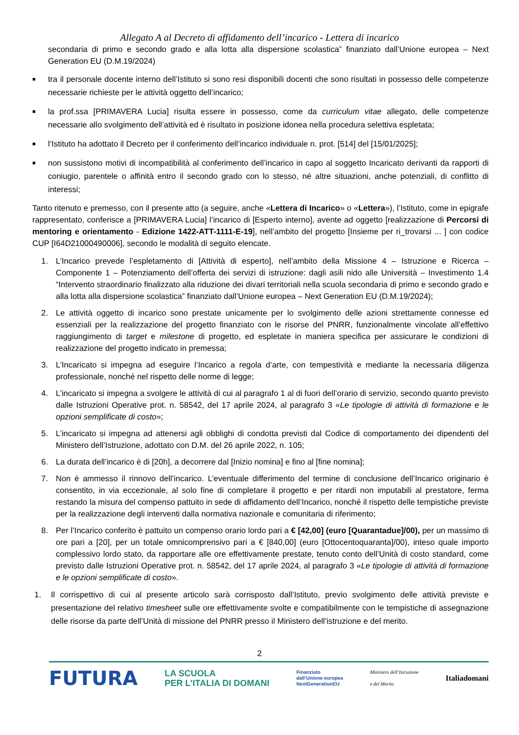Allegato A al Decreto di affidamento dell’incarico - Lettera di incarico
secondaria di primo e secondo grado e alla lotta alla dispersione scolastica” finanziato dall’Unione europea – Next Generation EU (D.M.19/2024)
■ tra il personale docente interno dell’Istituto si sono resi disponibili docenti che sono risultati in possesso delle competenze necessarie richieste per le attività oggetto dell’incarico;
■ la prof.ssa [PRIMAVERA Lucia] risulta essere in possesso, come da curriculum vitae allegato, delle competenze necessarie allo svolgimento dell’attività ed è risultato in posizione idonea nella procedura selettiva espletata;
■ l’Istituto ha adottato il Decreto per il conferimento dell’incarico individuale n. prot. [514] del [15/01/2025];
■ non sussistono motivi di incompatibilità al conferimento dell’incarico in capo al soggetto Incaricato derivanti da rapporti di coniugio, parentele o affinità entro il secondo grado con lo stesso, né altre situazioni, anche potenziali, di conflitto di interessi;
Tanto ritenuto e premesso, con il presente atto (a seguire, anche «Lettera di Incarico» o «Lettera»), l’Istituto, come in epigrafe rappresentato, conferisce a [PRIMAVERA Lucia] l’incarico di [Esperto interno], avente ad oggetto [realizzazione di Percorsi di mentoring e orientamento - Edizione 1422-ATT-1111-E-19], nell’ambito del progetto [Insieme per ri_trovarsi ... ] con codice CUP [I64D21000490006], secondo le modalità di seguito elencate.
1. L’Incarico prevede l’espletamento di [Attività di esperto], nell’ambito della Missione 4 – Istruzione e Ricerca – Componente 1 – Potenziamento dell’offerta dei servizi di istruzione: dagli asili nido alle Università – Investimento 1.4 “Intervento straordinario finalizzato alla riduzione dei divari territoriali nella scuola secondaria di primo e secondo grado e alla lotta alla dispersione scolastica” finanziato dall’Unione europea – Next Generation EU (D.M.19/2024);
2. Le attività oggetto di incarico sono prestate unicamente per lo svolgimento delle azioni strettamente connesse ed essenziali per la realizzazione del progetto finanziato con le risorse del PNRR, funzionalmente vincolate all’effettivo raggiungimento di target e milestone di progetto, ed espletate in maniera specifica per assicurare le condizioni di realizzazione del progetto indicato in premessa;
3. L’Incaricato si impegna ad eseguire l’Incarico a regola d’arte, con tempestività e mediante la necessaria diligenza professionale, nonché nel rispetto delle norme di legge;
4. L’incaricato si impegna a svolgere le attività di cui al paragrafo 1 al di fuori dell’orario di servizio, secondo quanto previsto dalle Istruzioni Operative prot. n. 58542, del 17 aprile 2024, al paragrafo 3 «Le tipologie di attività di formazione e le opzioni semplificate di costo»;
5. L’incaricato si impegna ad attenersi agli obblighi di condotta previsti dal Codice di comportamento dei dipendenti del Ministero dell’Istruzione, adottato con D.M. del 26 aprile 2022, n. 105;
6. La durata dell’incarico è di [20h], a decorrere dal [Inizio nomina] e fino al [fine nomina];
7. Non è ammesso il rinnovo dell’incarico. L’eventuale differimento del termine di conclusione dell’Incarico originario è consentito, in via eccezionale, al solo fine di completare il progetto e per ritardi non imputabili al prestatore, ferma restando la misura del compenso pattuito in sede di affidamento dell’Incarico, nonché il rispetto delle tempistiche previste per la realizzazione degli interventi dalla normativa nazionale e comunitaria di riferimento;
8. Per l’Incarico conferito è pattuito un compenso orario lordo pari a € [42,00] (euro [Quarantadue]/00), per un massimo di ore pari a [20], per un totale omnicomprensivo pari a € [840,00] (euro [Ottocentoquaranta]/00), inteso quale importo complessivo lordo stato, da rapportare alle ore effettivamente prestate, tenuto conto dell’Unità di costo standard, come previsto dalle Istruzioni Operative prot. n. 58542, del 17 aprile 2024, al paragrafo 3 «Le tipologie di attività di formazione e le opzioni semplificate di costo».
1. Il corrispettivo di cui al presente articolo sarà corrisposto dall’Istituto, previo svolgimento delle attività previste e presentazione del relativo timesheet sulle ore effettivamente svolte e compatibilmente con le tempistiche di assegnazione delle risorse da parte dell’Unità di missione del PNRR presso il Ministero dell’istruzione e del merito.
2
FUTURA LA SCUOLA
PER L’ITALIA DI DOMANI Finanziato
dall’Unione europea
NextGenerationEU Ministero dell’Istruzione
e del Merito Italiadomani